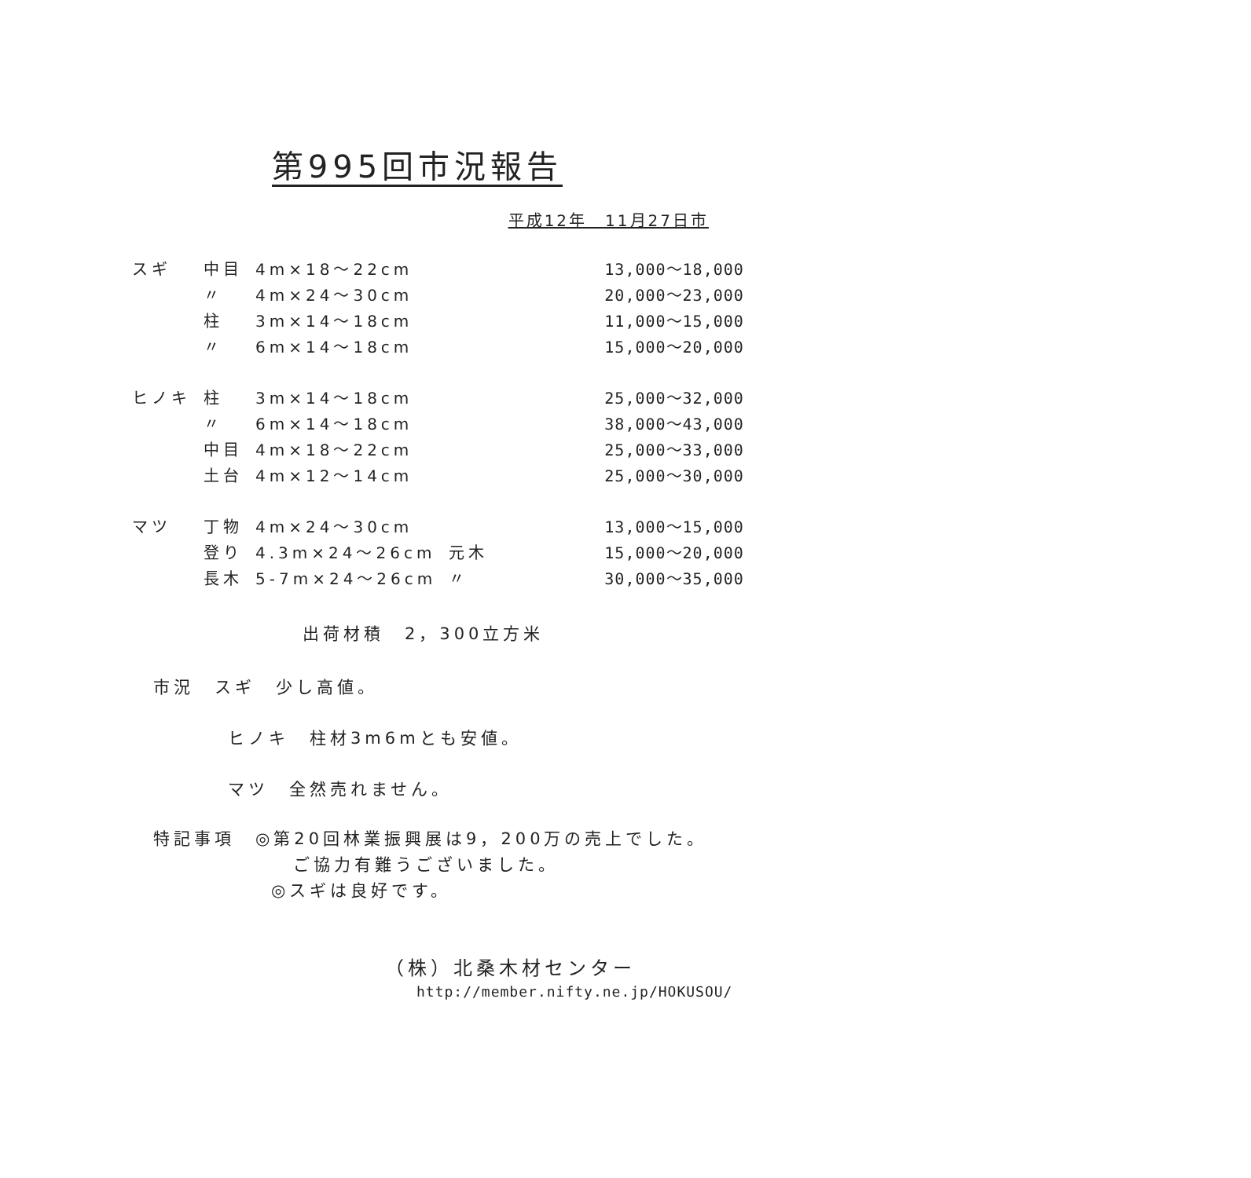第995回市況報告
平成12年　11月27日市
| スギ | 中目 | 4m×18～22cm | | 13,000～18,000 |
| | 〃 | 4m×24～30cm | | 20,000～23,000 |
| | 柱 | 3m×14～18cm | | 11,000～15,000 |
| | 〃 | 6m×14～18cm | | 15,000～20,000 |
| ヒノキ | 柱 | 3m×14～18cm | | 25,000～32,000 |
| | 〃 | 6m×14～18cm | | 38,000～43,000 |
| | 中目 | 4m×18～22cm | | 25,000～33,000 |
| | 土台 | 4m×12～14cm | | 25,000～30,000 |
| マツ | 丁物 | 4m×24～30cm | | 13,000～15,000 |
| | 登り | 4.3m×24～26cm | 元木 | 15,000～20,000 |
| | 長木 | 5-7m×24～26cm | 〃 | 30,000～35,000 |
出荷材積　2，300立方米
市況　スギ　少し高値。
ヒノキ　柱材3m6mとも安値。
マツ　全然売れません。
特記事項　◎第20回林業振興展は9，200万の売上でした。
ご協力有難うございました。
◎スギは良好です。
（株）北桑木材センター
http://member.nifty.ne.jp/HOKUSOU/